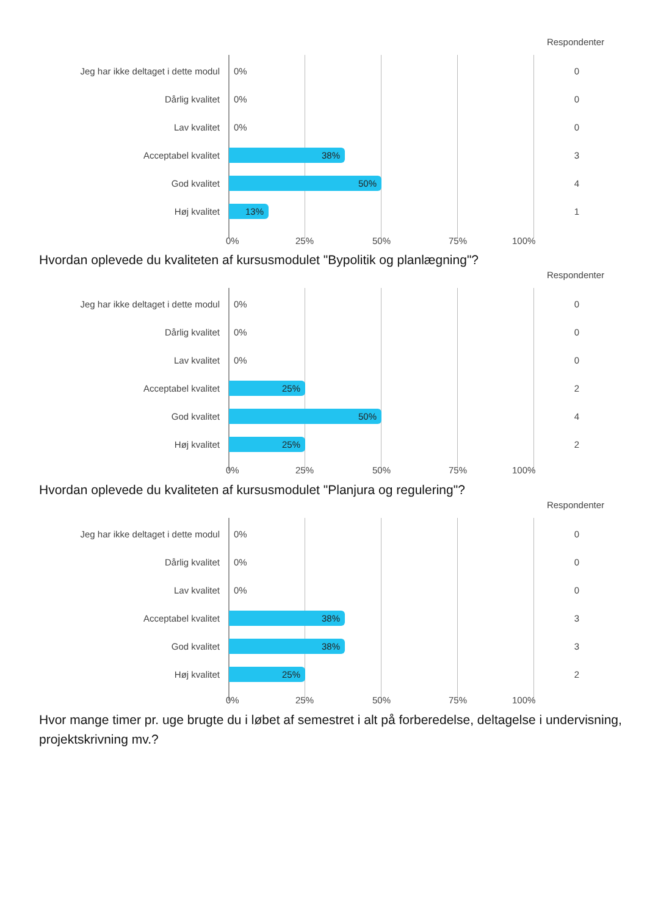Respondenter
Jeg har ikke deltaget i dette modul 0% 0
Dårlig kvalitet 0% 0
Lav kvalitet 0% 0
Acceptabel kvalitet 38% 3
God kvalitet 50% 4
Høj kvalitet 13% 1
0% 25% 50% 75% 100%
Hvordan oplevede du kvaliteten af kursusmodulet "Bypolitik og planlægning"?
Respondenter
Jeg har ikke deltaget i dette modul 0% 0
Dårlig kvalitet 0% 0
Lav kvalitet 0% 0
Acceptabel kvalitet 25% 2
God kvalitet 50% 4
Høj kvalitet 25% 2
0% 25% 50% 75% 100%
Hvordan oplevede du kvaliteten af kursusmodulet "Planjura og regulering"?
Respondenter
Jeg har ikke deltaget i dette modul 0% 0
Dårlig kvalitet 0% 0
Lav kvalitet 0% 0
Acceptabel kvalitet 38% 3
God kvalitet 38% 3
Høj kvalitet 25% 2
0% 25% 50% 75% 100%
Hvor mange timer pr. uge brugte du i løbet af semestret i alt på forberedelse, deltagelse i undervisning, projektskrivning mv.?